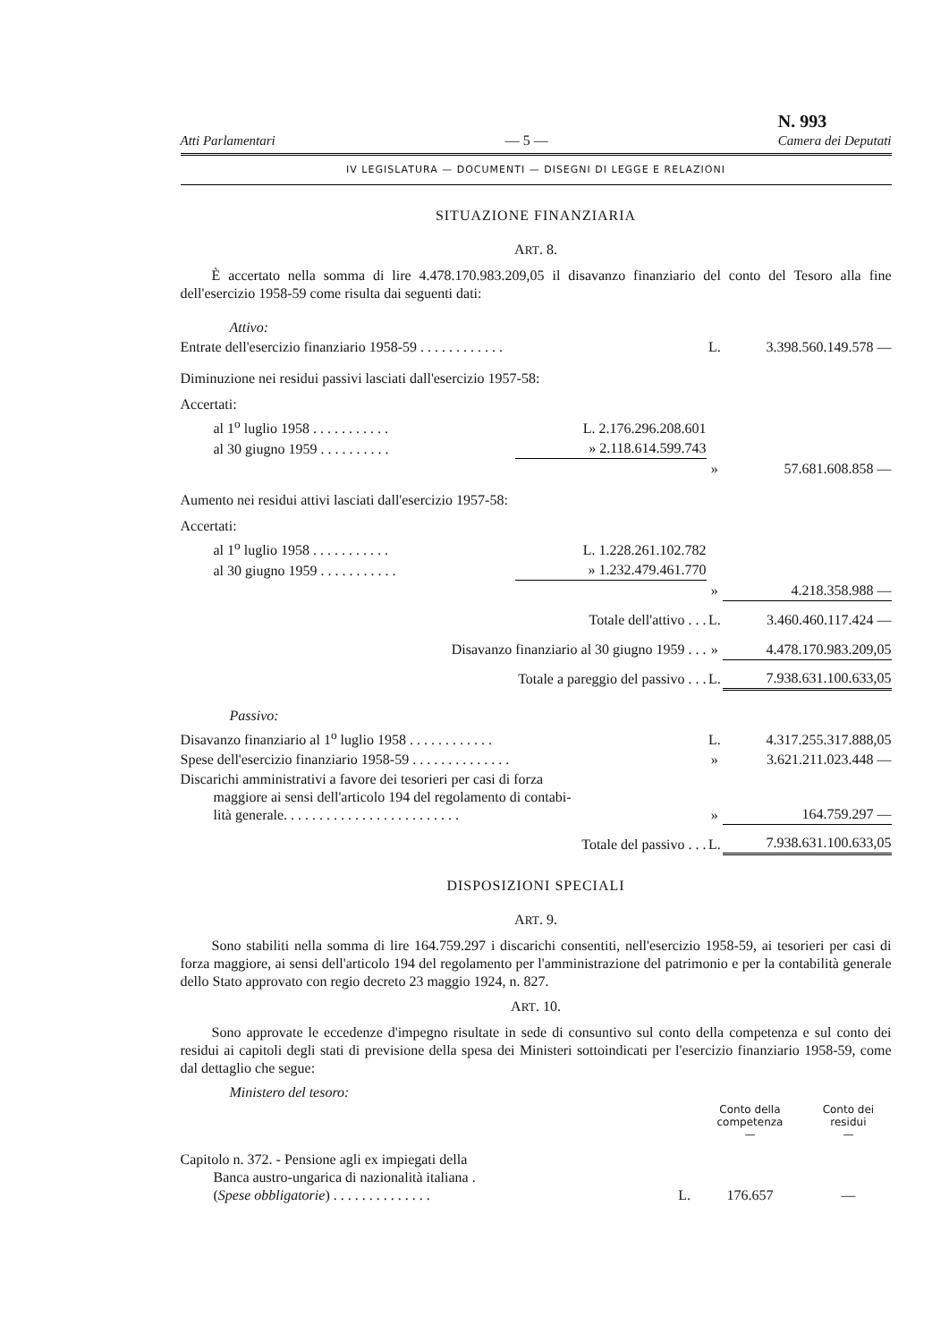Atti Parlamentari — 5 — N. 993
Camera dei Deputati
IV LEGISLATURA — DOCUMENTI — DISEGNI DI LEGGE E RELAZIONI
SITUAZIONE FINANZIARIA
ART. 8.
È accertato nella somma di lire 4.478.170.983.209,05 il disavanzo finanziario del conto del Tesoro alla fine dell'esercizio 1958-59 come risulta dai seguenti dati:
| Attivo: | | | |
| Entrate dell'esercizio finanziario 1958-59 . . . . . . . . . . . . | | L. | 3.398.560.149.578 — |
| Diminuzione nei residui passivi lasciati dall'esercizio 1957-58: | | | |
| Accertati: | | | |
| al 1<sup>o</sup> luglio 1958 . . . . . . . . . . . | L. 2.176.296.208.601 | | |
| al 30 giugno 1959 . . . . . . . . . . | » 2.118.614.599.743 | | |
| | | » | 57.681.608.858 — |
| Aumento nei residui attivi lasciati dall'esercizio 1957-58: | | | |
| Accertati: | | | |
| al 1<sup>o</sup> luglio 1958 . . . . . . . . . . . | L. 1.228.261.102.782 | | |
| al 30 giugno 1959 . . . . . . . . . . . | » 1.232.479.461.770 | | |
| | | » | 4.218.358.988 — |
| Totale dell'attivo . . . | | L. | 3.460.460.117.424 — |
| Disavanzo finanziario al 30 giugno 1959 . . . | | » | 4.478.170.983.209,05 |
| Totale a pareggio del passivo . . . | | L. | 7.938.631.100.633,05 |
| Passivo: | | | |
| Disavanzo finanziario al 1<sup>o</sup> luglio 1958 . . . . . . . . . . . . | | L. | 4.317.255.317.888,05 |
| Spese dell'esercizio finanziario 1958-59 . . . . . . . . . . . . . . | | » | 3.621.211.023.448 — |
| Discarichi amministrativi a favore dei tesorieri per casi di forza maggiore ai sensi dell'articolo 194 del regolamento di contabi- lità generale. . . . . . . . . . . . . . . . . . . . . . . . . | | » | 164.759.297 — |
| Totale del passivo . . . | | L. | 7.938.631.100.633,05 |
DISPOSIZIONI SPECIALI
ART. 9.
Sono stabiliti nella somma di lire 164.759.297 i discarichi consentiti, nell'esercizio 1958-59, ai tesorieri per casi di forza maggiore, ai sensi dell'articolo 194 del regolamento per l'amministrazione del patrimonio e per la contabilità generale dello Stato approvato con regio decreto 23 maggio 1924, n. 827.
ART. 10.
Sono approvate le eccedenze d'impegno risultate in sede di consuntivo sul conto della competenza e sul conto dei residui ai capitoli degli stati di previsione della spesa dei Ministeri sottoindicati per l'esercizio finanziario 1958-59, come dal dettaglio che segue:
| Ministero del tesoro: | | | |
| | | Conto della competenza — | Conto dei residui — |
| Capitolo n. 372. - Pensione agli ex impiegati della Banca austro-ungarica di nazionalità italiana . ( Spese obbligatorie ) . . . . . . . . . . . . . . | L. | 176.657 | — |